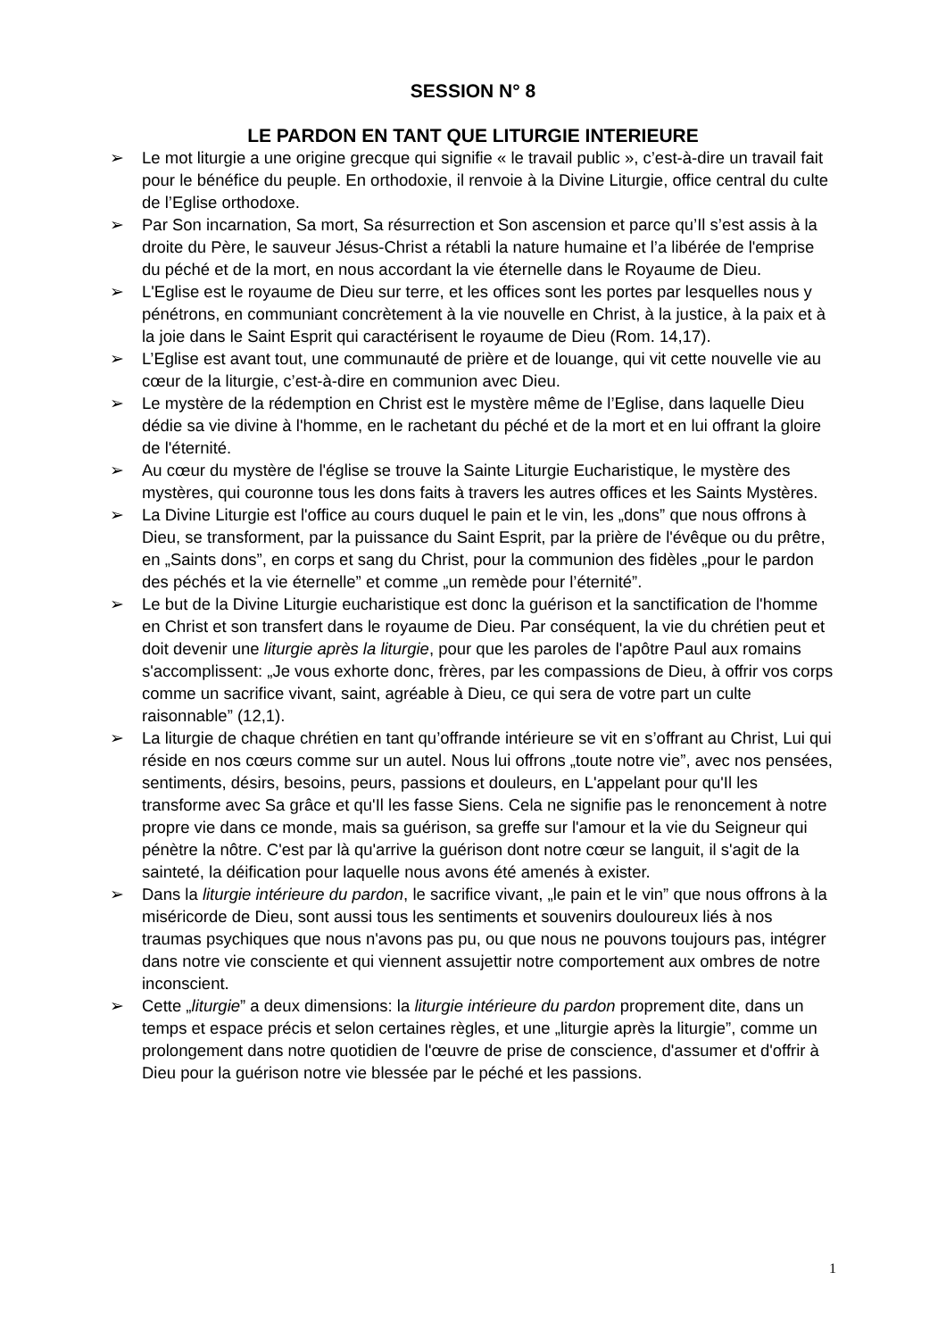SESSION N° 8
LE PARDON EN TANT QUE LITURGIE INTERIEURE
➢ Le mot liturgie a une origine grecque qui signifie « le travail public », c’est-à-dire un travail fait pour le bénéfice du peuple. En orthodoxie, il renvoie à la Divine Liturgie, office central du culte de l’Eglise orthodoxe.
➢ Par Son incarnation, Sa mort, Sa résurrection et Son ascension et parce qu’Il s’est assis à la droite du Père, le sauveur Jésus-Christ a rétabli la nature humaine et l’a libérée de l'emprise du péché et de la mort, en nous accordant la vie éternelle dans le Royaume de Dieu.
➢ L'Eglise est le royaume de Dieu sur terre, et les offices sont les portes par lesquelles nous y pénétrons, en communiant concrètement à la vie nouvelle en Christ, à la justice, à la paix et à la joie dans le Saint Esprit qui caractérisent le royaume de Dieu (Rom. 14,17).
➢ L’Eglise est avant tout, une communauté de prière et de louange, qui vit cette nouvelle vie au cœur de la liturgie, c’est-à-dire en communion avec Dieu.
➢ Le mystère de la rédemption en Christ est le mystère même de l’Eglise, dans laquelle Dieu dédie sa vie divine à l'homme, en le rachetant du péché et de la mort et en lui offrant la gloire de l'éternité.
➢ Au cœur du mystère de l'église se trouve la Sainte Liturgie Eucharistique, le mystère des mystères, qui couronne tous les dons faits à travers les autres offices et les Saints Mystères.
➢ La Divine Liturgie est l'office au cours duquel le pain et le vin, les „dons” que nous offrons à Dieu, se transforment, par la puissance du Saint Esprit, par la prière de l'évêque ou du prêtre, en „Saints dons”, en corps et sang du Christ, pour la communion des fidèles „pour le pardon des péchés et la vie éternelle” et comme „un remède pour l’éternité”.
➢ Le but de la Divine Liturgie eucharistique est donc la guérison et la sanctification de l'homme en Christ et son transfert dans le royaume de Dieu. Par conséquent, la vie du chrétien peut et doit devenir une liturgie après la liturgie, pour que les paroles de l'apôtre Paul aux romains s'accomplissent: „Je vous exhorte donc, frères, par les compassions de Dieu, à offrir vos corps comme un sacrifice vivant, saint, agréable à Dieu, ce qui sera de votre part un culte raisonnable” (12,1).
➢ La liturgie de chaque chrétien en tant qu’offrande intérieure se vit en s’offrant au Christ, Lui qui réside en nos cœurs comme sur un autel. Nous lui offrons „toute notre vie”, avec nos pensées, sentiments, désirs, besoins, peurs, passions et douleurs, en L'appelant pour qu'Il les transforme avec Sa grâce et qu'Il les fasse Siens. Cela ne signifie pas le renoncement à notre propre vie dans ce monde, mais sa guérison, sa greffe sur l'amour et la vie du Seigneur qui pénètre la nôtre. C'est par là qu'arrive la guérison dont notre cœur se languit, il s'agit de la sainteté, la déification pour laquelle nous avons été amenés à exister.
➢ Dans la liturgie intérieure du pardon, le sacrifice vivant, „le pain et le vin” que nous offrons à la miséricorde de Dieu, sont aussi tous les sentiments et souvenirs douloureux liés à nos traumas psychiques que nous n'avons pas pu, ou que nous ne pouvons toujours pas, intégrer dans notre vie consciente et qui viennent assujettir notre comportement aux ombres de notre inconscient.
➢ Cette „liturgie” a deux dimensions: la liturgie intérieure du pardon proprement dite, dans un temps et espace précis et selon certaines règles, et une „liturgie après la liturgie”, comme un prolongement dans notre quotidien de l'œuvre de prise de conscience, d'assumer et d'offrir à Dieu pour la guérison notre vie blessée par le péché et les passions.
1